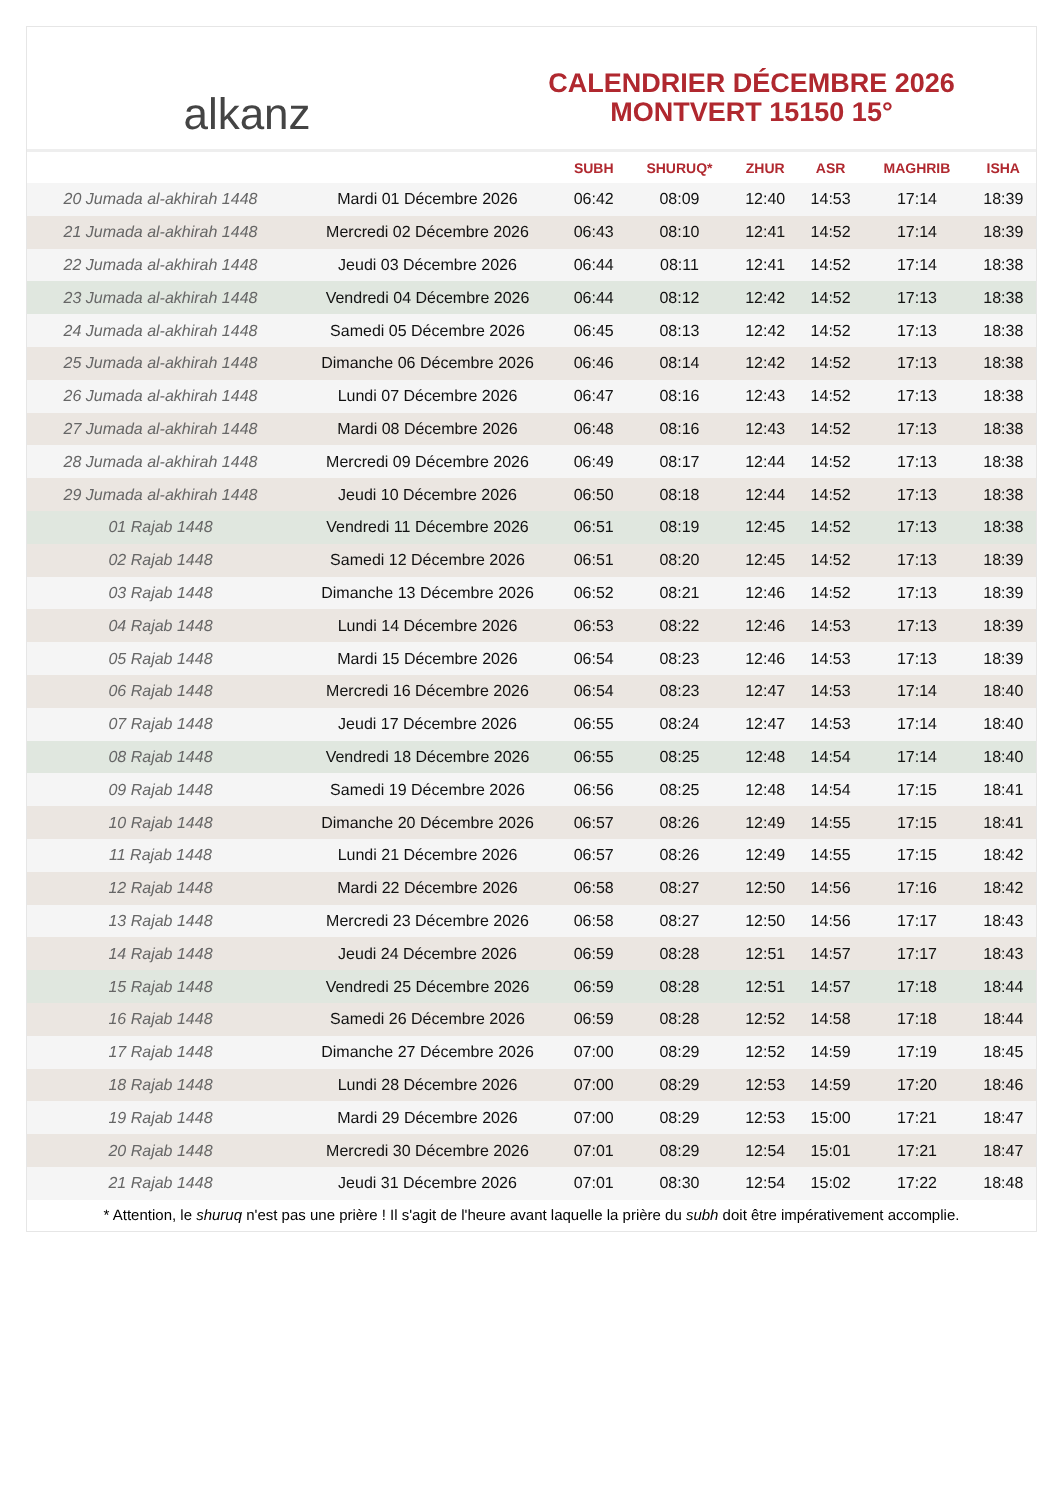alkanz
CALENDRIER DÉCEMBRE 2026
MONTVERT 15150 15°
| | | SUBH | SHURUQ* | ZHUR | ASR | MAGHRIB | ISHA |
| --- | --- | --- | --- | --- | --- | --- | --- |
| 20 Jumada al-akhirah 1448 | Mardi 01 Décembre 2026 | 06:42 | 08:09 | 12:40 | 14:53 | 17:14 | 18:39 |
| 21 Jumada al-akhirah 1448 | Mercredi 02 Décembre 2026 | 06:43 | 08:10 | 12:41 | 14:52 | 17:14 | 18:39 |
| 22 Jumada al-akhirah 1448 | Jeudi 03 Décembre 2026 | 06:44 | 08:11 | 12:41 | 14:52 | 17:14 | 18:38 |
| 23 Jumada al-akhirah 1448 | Vendredi 04 Décembre 2026 | 06:44 | 08:12 | 12:42 | 14:52 | 17:13 | 18:38 |
| 24 Jumada al-akhirah 1448 | Samedi 05 Décembre 2026 | 06:45 | 08:13 | 12:42 | 14:52 | 17:13 | 18:38 |
| 25 Jumada al-akhirah 1448 | Dimanche 06 Décembre 2026 | 06:46 | 08:14 | 12:42 | 14:52 | 17:13 | 18:38 |
| 26 Jumada al-akhirah 1448 | Lundi 07 Décembre 2026 | 06:47 | 08:16 | 12:43 | 14:52 | 17:13 | 18:38 |
| 27 Jumada al-akhirah 1448 | Mardi 08 Décembre 2026 | 06:48 | 08:16 | 12:43 | 14:52 | 17:13 | 18:38 |
| 28 Jumada al-akhirah 1448 | Mercredi 09 Décembre 2026 | 06:49 | 08:17 | 12:44 | 14:52 | 17:13 | 18:38 |
| 29 Jumada al-akhirah 1448 | Jeudi 10 Décembre 2026 | 06:50 | 08:18 | 12:44 | 14:52 | 17:13 | 18:38 |
| 01 Rajab 1448 | Vendredi 11 Décembre 2026 | 06:51 | 08:19 | 12:45 | 14:52 | 17:13 | 18:38 |
| 02 Rajab 1448 | Samedi 12 Décembre 2026 | 06:51 | 08:20 | 12:45 | 14:52 | 17:13 | 18:39 |
| 03 Rajab 1448 | Dimanche 13 Décembre 2026 | 06:52 | 08:21 | 12:46 | 14:52 | 17:13 | 18:39 |
| 04 Rajab 1448 | Lundi 14 Décembre 2026 | 06:53 | 08:22 | 12:46 | 14:53 | 17:13 | 18:39 |
| 05 Rajab 1448 | Mardi 15 Décembre 2026 | 06:54 | 08:23 | 12:46 | 14:53 | 17:13 | 18:39 |
| 06 Rajab 1448 | Mercredi 16 Décembre 2026 | 06:54 | 08:23 | 12:47 | 14:53 | 17:14 | 18:40 |
| 07 Rajab 1448 | Jeudi 17 Décembre 2026 | 06:55 | 08:24 | 12:47 | 14:53 | 17:14 | 18:40 |
| 08 Rajab 1448 | Vendredi 18 Décembre 2026 | 06:55 | 08:25 | 12:48 | 14:54 | 17:14 | 18:40 |
| 09 Rajab 1448 | Samedi 19 Décembre 2026 | 06:56 | 08:25 | 12:48 | 14:54 | 17:15 | 18:41 |
| 10 Rajab 1448 | Dimanche 20 Décembre 2026 | 06:57 | 08:26 | 12:49 | 14:55 | 17:15 | 18:41 |
| 11 Rajab 1448 | Lundi 21 Décembre 2026 | 06:57 | 08:26 | 12:49 | 14:55 | 17:15 | 18:42 |
| 12 Rajab 1448 | Mardi 22 Décembre 2026 | 06:58 | 08:27 | 12:50 | 14:56 | 17:16 | 18:42 |
| 13 Rajab 1448 | Mercredi 23 Décembre 2026 | 06:58 | 08:27 | 12:50 | 14:56 | 17:17 | 18:43 |
| 14 Rajab 1448 | Jeudi 24 Décembre 2026 | 06:59 | 08:28 | 12:51 | 14:57 | 17:17 | 18:43 |
| 15 Rajab 1448 | Vendredi 25 Décembre 2026 | 06:59 | 08:28 | 12:51 | 14:57 | 17:18 | 18:44 |
| 16 Rajab 1448 | Samedi 26 Décembre 2026 | 06:59 | 08:28 | 12:52 | 14:58 | 17:18 | 18:44 |
| 17 Rajab 1448 | Dimanche 27 Décembre 2026 | 07:00 | 08:29 | 12:52 | 14:59 | 17:19 | 18:45 |
| 18 Rajab 1448 | Lundi 28 Décembre 2026 | 07:00 | 08:29 | 12:53 | 14:59 | 17:20 | 18:46 |
| 19 Rajab 1448 | Mardi 29 Décembre 2026 | 07:00 | 08:29 | 12:53 | 15:00 | 17:21 | 18:47 |
| 20 Rajab 1448 | Mercredi 30 Décembre 2026 | 07:01 | 08:29 | 12:54 | 15:01 | 17:21 | 18:47 |
| 21 Rajab 1448 | Jeudi 31 Décembre 2026 | 07:01 | 08:30 | 12:54 | 15:02 | 17:22 | 18:48 |
* Attention, le shuruq n'est pas une prière ! Il s'agit de l'heure avant laquelle la prière du subh doit être impérativement accomplie.